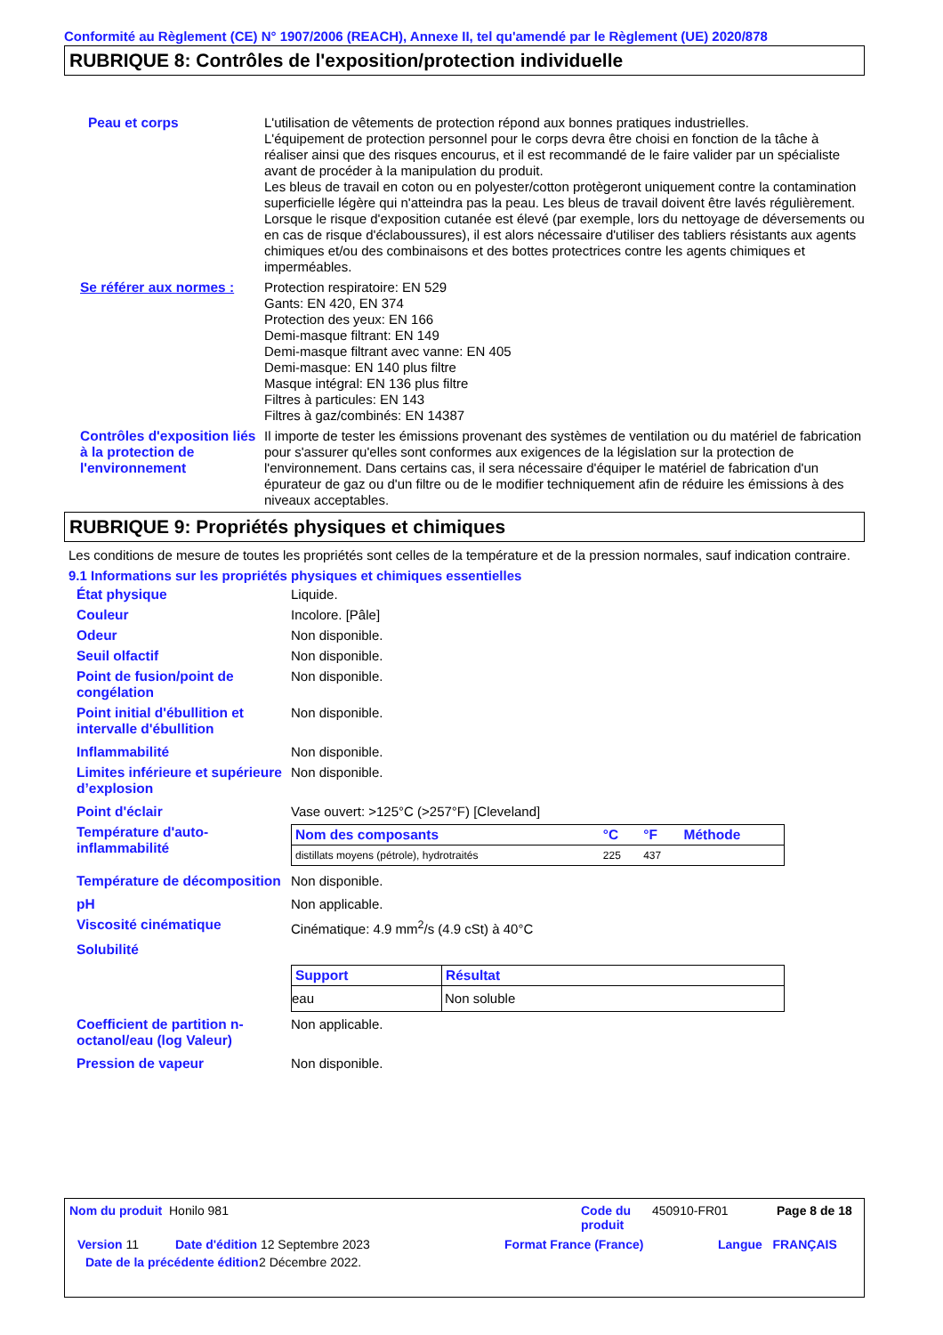Conformité au Règlement (CE) N° 1907/2006 (REACH), Annexe II, tel qu'amendé par le Règlement (UE) 2020/878
RUBRIQUE 8: Contrôles de l'exposition/protection individuelle
Peau et corps L'utilisation de vêtements de protection répond aux bonnes pratiques industrielles.
L'équipement de protection personnel pour le corps devra être choisi en fonction de la tâche à réaliser ainsi que des risques encourus, et il est recommandé de le faire valider par un spécialiste avant de procéder à la manipulation du produit.
Les bleus de travail en coton ou en polyester/cotton protègeront uniquement contre la contamination superficielle légère qui n'atteindra pas la peau. Les bleus de travail doivent être lavés régulièrement. Lorsque le risque d'exposition cutanée est élevé (par exemple, lors du nettoyage de déversements ou en cas de risque d'éclaboussures), il est alors nécessaire d'utiliser des tabliers résistants aux agents chimiques et/ou des combinaisons et des bottes protectrices contre les agents chimiques et imperméables.
Se référer aux normes : Protection respiratoire: EN 529
Gants: EN 420, EN 374
Protection des yeux: EN 166
Demi-masque filtrant: EN 149
Demi-masque filtrant avec vanne: EN 405
Demi-masque: EN 140 plus filtre
Masque intégral: EN 136 plus filtre
Filtres à particules: EN 143
Filtres à gaz/combinés: EN 14387
Contrôles d'exposition liés à la protection de l'environnement
Il importe de tester les émissions provenant des systèmes de ventilation ou du matériel de fabrication pour s'assurer qu'elles sont conformes aux exigences de la législation sur la protection de l'environnement. Dans certains cas, il sera nécessaire d'équiper le matériel de fabrication d'un épurateur de gaz ou d'un filtre ou de le modifier techniquement afin de réduire les émissions à des niveaux acceptables.
RUBRIQUE 9: Propriétés physiques et chimiques
Les conditions de mesure de toutes les propriétés sont celles de la température et de la pression normales, sauf indication contraire.
9.1 Informations sur les propriétés physiques et chimiques essentielles
État physique Liquide.
Couleur Incolore. [Pâle]
Odeur Non disponible.
Seuil olfactif Non disponible.
Point de fusion/point de congélation
Non disponible.
Point initial d'ébullition et intervalle d'ébullition
Non disponible.
Inflammabilité Non disponible.
Limites inférieure et supérieure d’explosion
Non disponible.
Point d'éclair Vase ouvert: >125°C (>257°F) [Cleveland]
Température d'auto-inflammabilité
| Nom des composants | °C | °F | Méthode |
| --- | --- | --- | --- |
| distillats moyens (pétrole), hydrotraités | 225 | 437 | |
Température de décomposition
Non disponible.
pH Non applicable.
Viscosité cinématique Cinématique: 4.9 mm<sup>2</sup>/s (4.9 cSt) à 40°C
Solubilité
| Support | Résultat |
| --- | --- |
| eau | Non soluble |
Coefficient de partition n-octanol/eau (log Valeur)
Non applicable.
Pression de vapeur Non disponible.
Nom du produit Honilo 981 Code du produit
450910-FR01 Page 8 de 18
Version 11 Date d'édition 12 Septembre 2023 Format France (France) Langue FRANÇAIS
Date de la précédente édition
2 Décembre 2022.